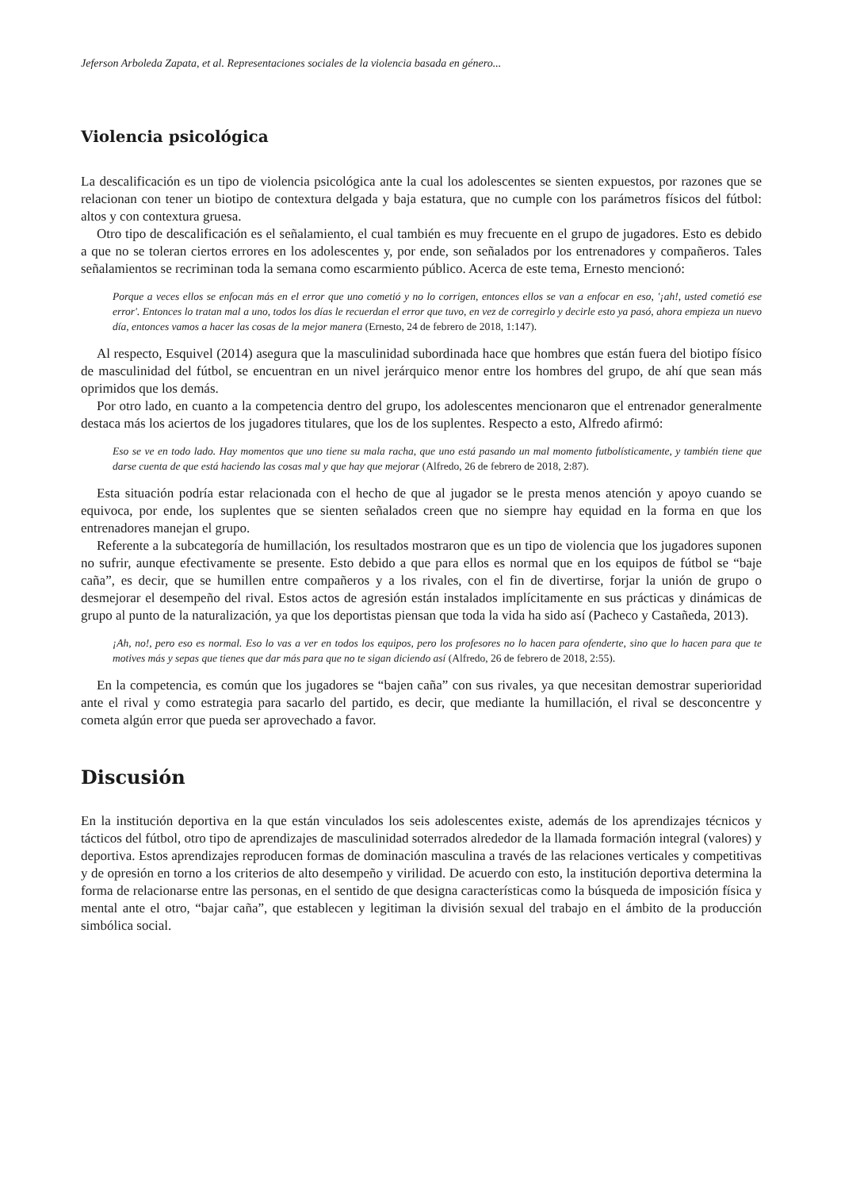Jeferson Arboleda Zapata, et al. Representaciones sociales de la violencia basada en género...
Violencia psicológica
La descalificación es un tipo de violencia psicológica ante la cual los adolescentes se sienten expuestos, por razones que se relacionan con tener un biotipo de contextura delgada y baja estatura, que no cumple con los parámetros físicos del fútbol: altos y con contextura gruesa.
Otro tipo de descalificación es el señalamiento, el cual también es muy frecuente en el grupo de jugadores. Esto es debido a que no se toleran ciertos errores en los adolescentes y, por ende, son señalados por los entrenadores y compañeros. Tales señalamientos se recriminan toda la semana como escarmiento público. Acerca de este tema, Ernesto mencionó:
Porque a veces ellos se enfocan más en el error que uno cometió y no lo corrigen, entonces ellos se van a enfocar en eso, '¡ah!, usted cometió ese error'. Entonces lo tratan mal a uno, todos los días le recuerdan el error que tuvo, en vez de corregirlo y decirle esto ya pasó, ahora empieza un nuevo día, entonces vamos a hacer las cosas de la mejor manera (Ernesto, 24 de febrero de 2018, 1:147).
Al respecto, Esquivel (2014) asegura que la masculinidad subordinada hace que hombres que están fuera del biotipo físico de masculinidad del fútbol, se encuentran en un nivel jerárquico menor entre los hombres del grupo, de ahí que sean más oprimidos que los demás.
Por otro lado, en cuanto a la competencia dentro del grupo, los adolescentes mencionaron que el entrenador generalmente destaca más los aciertos de los jugadores titulares, que los de los suplentes. Respecto a esto, Alfredo afirmó:
Eso se ve en todo lado. Hay momentos que uno tiene su mala racha, que uno está pasando un mal momento futbolísticamente, y también tiene que darse cuenta de que está haciendo las cosas mal y que hay que mejorar (Alfredo, 26 de febrero de 2018, 2:87).
Esta situación podría estar relacionada con el hecho de que al jugador se le presta menos atención y apoyo cuando se equivoca, por ende, los suplentes que se sienten señalados creen que no siempre hay equidad en la forma en que los entrenadores manejan el grupo.
Referente a la subcategoría de humillación, los resultados mostraron que es un tipo de violencia que los jugadores suponen no sufrir, aunque efectivamente se presente. Esto debido a que para ellos es normal que en los equipos de fútbol se “baje caña”, es decir, que se humillen entre compañeros y a los rivales, con el fin de divertirse, forjar la unión de grupo o desmejorar el desempeño del rival. Estos actos de agresión están instalados implícitamente en sus prácticas y dinámicas de grupo al punto de la naturalización, ya que los deportistas piensan que toda la vida ha sido así (Pacheco y Castañeda, 2013).
¡Ah, no!, pero eso es normal. Eso lo vas a ver en todos los equipos, pero los profesores no lo hacen para ofenderte, sino que lo hacen para que te motives más y sepas que tienes que dar más para que no te sigan diciendo así (Alfredo, 26 de febrero de 2018, 2:55).
En la competencia, es común que los jugadores se “bajen caña” con sus rivales, ya que necesitan demostrar superioridad ante el rival y como estrategia para sacarlo del partido, es decir, que mediante la humillación, el rival se desconcentre y cometa algún error que pueda ser aprovechado a favor.
Discusión
En la institución deportiva en la que están vinculados los seis adolescentes existe, además de los aprendizajes técnicos y tácticos del fútbol, otro tipo de aprendizajes de masculinidad soterrados alrededor de la llamada formación integral (valores) y deportiva. Estos aprendizajes reproducen formas de dominación masculina a través de las relaciones verticales y competitivas y de opresión en torno a los criterios de alto desempeño y virilidad. De acuerdo con esto, la institución deportiva determina la forma de relacionarse entre las personas, en el sentido de que designa características como la búsqueda de imposición física y mental ante el otro, “bajar caña”, que establecen y legitiman la división sexual del trabajo en el ámbito de la producción simbólica social.